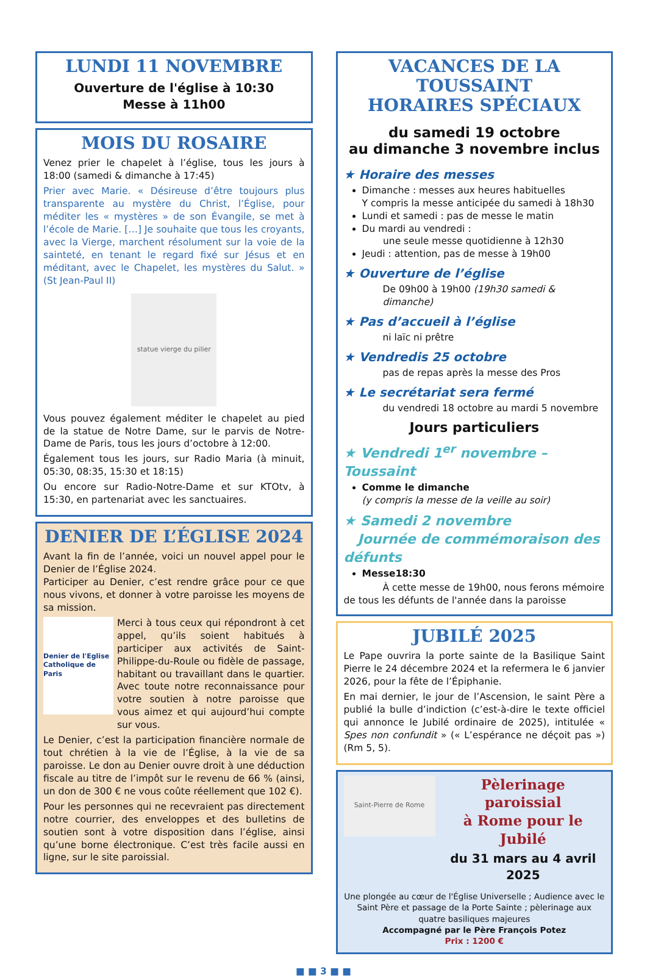LUNDI 11 NOVEMBRE
Ouverture de l'église à 10:30
Messe à 11h00
MOIS DU ROSAIRE
Venez prier le chapelet à l’église, tous les jours à 18:00 (samedi & dimanche à 17:45)
Prier avec Marie. « Désireuse d’être toujours plus transparente au mystère du Christ, l’Église, pour méditer les « mystères » de son Évangile, se met à l’école de Marie. […] Je souhaite que tous les croyants, avec la Vierge, marchent résolument sur la voie de la sainteté, en tenant le regard fixé sur Jésus et en méditant, avec le Chapelet, les mystères du Salut. » (St Jean-Paul II)
statue vierge du pilier
Vous pouvez également méditer le chapelet au pied de la statue de Notre Dame, sur le parvis de Notre-Dame de Paris, tous les jours d’octobre à 12:00.
Également tous les jours, sur Radio Maria (à minuit, 05:30, 08:35, 15:30 et 18:15)
Ou encore sur Radio-Notre-Dame et sur KTOtv, à 15:30, en partenariat avec les sanctuaires.
DENIER DE L’ÉGLISE 2024
Avant la fin de l’année, voici un nouvel appel pour le Denier de l’Église 2024.
Participer au Denier, c’est rendre grâce pour ce que nous vivons, et donner à votre paroisse les moyens de sa mission.
Denier de l'Eglise Catholique de Paris
Merci à tous ceux qui répondront à cet appel, qu’ils soient habitués à participer aux activités de Saint-Philippe-du-Roule ou fidèle de passage, habitant ou travaillant dans le quartier. Avec toute notre reconnaissance pour votre soutien à notre paroisse que vous aimez et qui aujourd’hui compte sur vous.
Le Denier, c’est la participation financière normale de tout chrétien à la vie de l’Église, à la vie de sa paroisse. Le don au Denier ouvre droit à une déduction fiscale au titre de l’impôt sur le revenu de 66 % (ainsi, un don de 300 € ne vous coûte réellement que 102 €).
Pour les personnes qui ne recevraient pas directement notre courrier, des enveloppes et des bulletins de soutien sont à votre disposition dans l’église, ainsi qu’une borne électronique. C’est très facile aussi en ligne, sur le site paroissial.
VACANCES DE LA TOUSSAINT
HORAIRES SPÉCIAUX
du samedi 19 octobre
au dimanche 3 novembre inclus
★ Horaire des messes
Dimanche : messes aux heures habituelles
Y compris la messe anticipée du samedi à 18h30
Lundi et samedi : pas de messe le matin
Du mardi au vendredi :
une seule messe quotidienne à 12h30
Jeudi : attention, pas de messe à 19h00
★ Ouverture de l’église
De 09h00 à 19h00 (19h30 samedi & dimanche)
★ Pas d’accueil à l’église
ni laïc ni prêtre
★ Vendredis 25 octobre
pas de repas après la messe des Pros
★ Le secrétariat sera fermé
du vendredi 18 octobre au mardi 5 novembre
Jours particuliers
★ Vendredi 1<sup>er</sup> novembre – Toussaint
Comme le dimanche
(y compris la messe de la veille au soir)
★ Samedi 2 novembre
Journée de commémoraison des défunts
Messe18:30
À cette messe de 19h00, nous ferons mémoire de tous les défunts de l'année dans la paroisse
JUBILÉ 2025
Le Pape ouvrira la porte sainte de la Basilique Saint Pierre le 24 décembre 2024 et la refermera le 6 janvier 2026, pour la fête de l’Épiphanie.
En mai dernier, le jour de l’Ascension, le saint Père a publié la bulle d’indiction (c’est-à-dire le texte officiel qui annonce le Jubilé ordinaire de 2025), intitulée « Spes non confundit » (« L’espérance ne déçoit pas ») (Rm 5, 5).
Saint-Pierre de Rome
Pèlerinage paroissial
à Rome pour le Jubilé
du 31 mars au 4 avril 2025
Une plongée au cœur de l'Église Universelle ; Audience avec le Saint Père et passage de la Porte Sainte ; pèlerinage aux quatre basiliques majeures
Accompagné par le Père François Potez
Prix : 1200 €
■ ■ 3 ■ ■